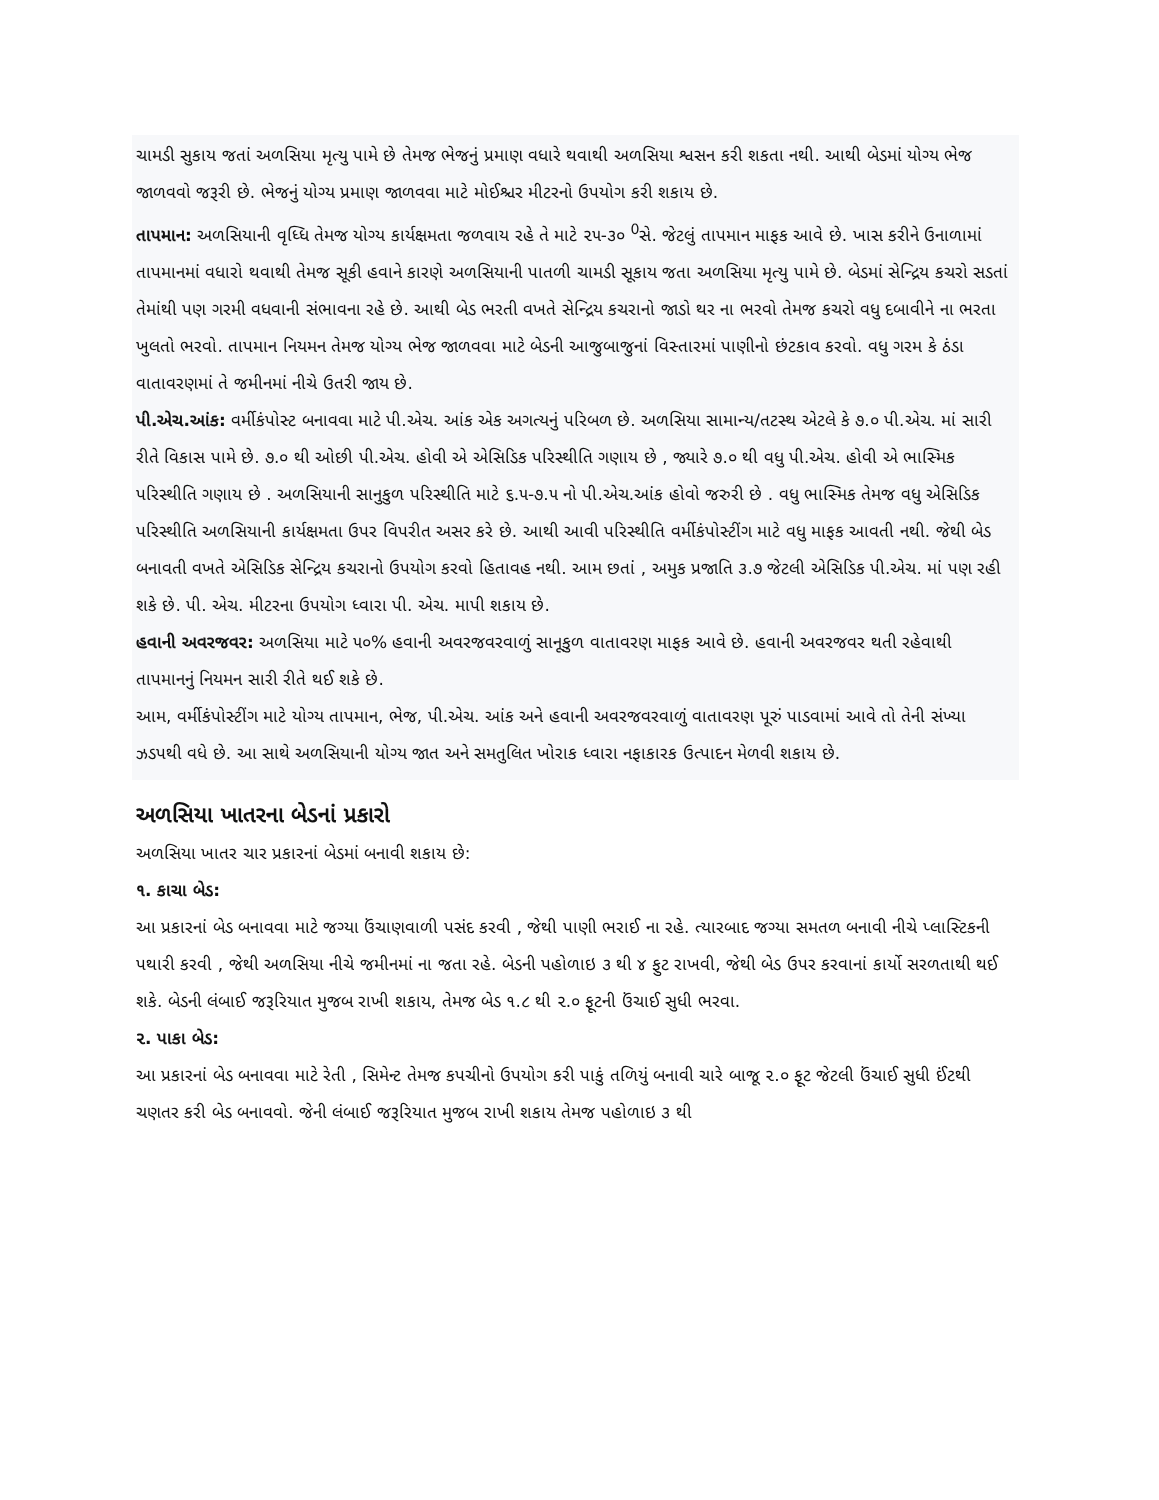ચામડી સુકાય જતાં અળસિયા મૃત્યુ પામે છે તેમજ ભેજનું પ્રમાણ વધારે થવાથી અળસિયા શ્વસન કરી શકતા નથી. આથી બેડમાં યોગ્ય ભેજ જાળવવો જરૂરી છે. ભેજનું યોગ્ય પ્રમાણ જાળવવા માટે મોઈશ્ચર મીટરનો ઉપયોગ કરી શકાય છે.
તાપમાન: અળસિયાની વૃધ્ધિ તેમજ યોગ્ય કાર્યક્ષમતા જળવાય રહે તે માટે ૨૫-૩૦ <sup>0</sup>સે. જેટલું તાપમાન માફક આવે છે. ખાસ કરીને ઉનાળામાં તાપમાનમાં વધારો થવાથી તેમજ સૂકી હવાને કારણે અળસિયાની પાતળી ચામડી સૂકાય જતા અળસિયા મૃત્યુ પામે છે. બેડમાં સેન્દ્રિય કચરો સડતાં તેમાંથી પણ ગરમી વધવાની સંભાવના રહે છે. આથી બેડ ભરતી વખતે સેન્દ્રિય કચરાનો જાડો થર ના ભરવો તેમજ કચરો વધુ દબાવીને ના ભરતા ખુલતો ભરવો. તાપમાન નિયમન તેમજ યોગ્ય ભેજ જાળવવા માટે બેડની આજુબાજુનાં વિસ્તારમાં પાણીનો છંટકાવ કરવો. વધુ ગરમ કે ઠંડા વાતાવરણમાં તે જમીનમાં નીચે ઉતરી જાય છે.
પી.એચ.આંક: વર્મીકંપોસ્ટ બનાવવા માટે પી.એચ. આંક એક અગત્યનું પરિબળ છે. અળસિયા સામાન્ય/તટસ્થ એટલે કે ૭.૦ પી.એચ. માં સારી રીતે વિકાસ પામે છે. ૭.૦ થી ઓછી પી.એચ. હોવી એ એસિડિક પરિસ્થીતિ ગણાય છે , જ્યારે ૭.૦ થી વધુ પી.એચ. હોવી એ ભાસ્મિક પરિસ્થીતિ ગણાય છે . અળસિયાની સાનુકુળ પરિસ્થીતિ માટે ૬.૫-૭.૫ નો પી.એચ.આંક હોવો જરુરી છે . વધુ ભાસ્મિક તેમજ વધુ એસિડિક પરિસ્થીતિ અળસિયાની કાર્યક્ષમતા ઉપર વિપરીત અસર કરે છે. આથી આવી પરિસ્થીતિ વર્મીકંપોસ્ટીંગ માટે વધુ માફક આવતી નથી. જેથી બેડ બનાવતી વખતે એસિડિક સેન્દ્રિય કચરાનો ઉપયોગ કરવો હિતાવહ નથી. આમ છતાં , અમુક પ્રજાતિ ૩.૭ જેટલી એસિડિક પી.એચ. માં પણ રહી શકે છે. પી. એચ. મીટરના ઉપયોગ ધ્વારા પી. એચ. માપી શકાય છે.
હવાની અવરજવર: અળસિયા માટે ૫૦% હવાની અવરજવરવાળું સાનૂકુળ વાતાવરણ માફક આવે છે. હવાની અવરજવર થતી રહેવાથી તાપમાનનું નિયમન સારી રીતે થઈ શકે છે.
આમ, વર્મીકંપોસ્ટીંગ માટે યોગ્ય તાપમાન, ભેજ, પી.એચ. આંક અને હવાની અવરજવરવાળું વાતાવરણ પૂરું પાડવામાં આવે તો તેની સંખ્યા ઝડપથી વધે છે. આ સાથે અળસિયાની યોગ્ય જાત અને સમતુલિત ખોરાક ધ્વારા નફાકારક ઉત્પાદન મેળવી શકાય છે.
અળસિયા ખાતરના બેડનાં પ્રકારો
અળસિયા ખાતર ચાર પ્રકારનાં બેડમાં બનાવી શકાય છે:
૧. કાચા બેડ:
આ પ્રકારનાં બેડ બનાવવા માટે જગ્યા ઉંચાણવાળી પસંદ કરવી , જેથી પાણી ભરાઈ ના રહે. ત્યારબાદ જગ્યા સમતળ બનાવી નીચે પ્લાસ્ટિકની પથારી કરવી , જેથી અળસિયા નીચે જમીનમાં ના જતા રહે. બેડની પહોળાઇ ૩ થી ૪ ફુટ રાખવી, જેથી બેડ ઉપર કરવાનાં કાર્યો સરળતાથી થઈ શકે. બેડની લંબાઈ જરૂરિયાત મુજબ રાખી શકાય, તેમજ બેડ ૧.૮ થી ૨.૦ ફૂટની ઉંચાઈ સુધી ભરવા.
૨. પાકા બેડ:
આ પ્રકારનાં બેડ બનાવવા માટે રેતી , સિમેન્ટ તેમજ કપચીનો ઉપયોગ કરી પાકું તળિયું બનાવી ચારે બાજૂ ૨.૦ ફૂટ જેટલી ઉંચાઈ સુધી ઈંટથી ચણતર કરી બેડ બનાવવો. જેની લંબાઈ જરૂરિયાત મુજબ રાખી શકાય તેમજ પહોળાઇ ૩ થી